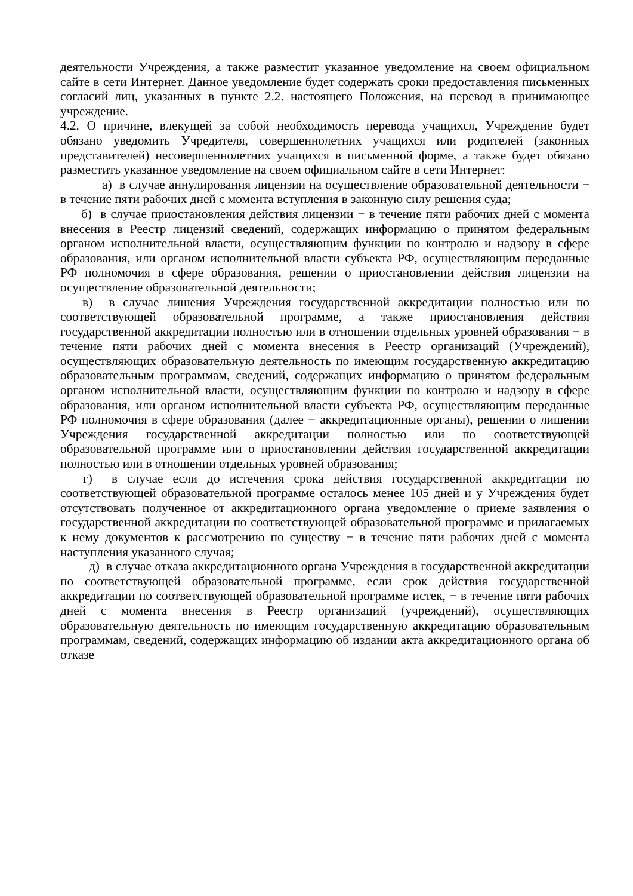деятельности Учреждения, а также разместит указанное уведомление на своем официальном сайте в сети Интернет. Данное уведомление будет содержать сроки предоставления письменных согласий лиц, указанных в пункте 2.2. настоящего Положения, на перевод в принимающее учреждение.
4.2. О причине, влекущей за собой необходимость перевода учащихся, Учреждение будет обязано уведомить Учредителя, совершеннолетних учащихся или родителей (законных представителей) несовершеннолетних учащихся в письменной форме, а также будет обязано разместить указанное уведомление на своем официальном сайте в сети Интернет:
а) в случае аннулирования лицензии на осуществление образовательной деятельности − в течение пяти рабочих дней с момента вступления в законную силу решения суда;
б) в случае приостановления действия лицензии − в течение пяти рабочих дней с момента внесения в Реестр лицензий сведений, содержащих информацию о принятом федеральным органом исполнительной власти, осуществляющим функции по контролю и надзору в сфере образования, или органом исполнительной власти субъекта РФ, осуществляющим переданные РФ полномочия в сфере образования, решении о приостановлении действия лицензии на осуществление образовательной деятельности;
в) в случае лишения Учреждения государственной аккредитации полностью или по соответствующей образовательной программе, а также приостановления действия государственной аккредитации полностью или в отношении отдельных уровней образования − в течение пяти рабочих дней с момента внесения в Реестр организаций (Учреждений), осуществляющих образовательную деятельность по имеющим государственную аккредитацию образовательным программам, сведений, содержащих информацию о принятом федеральным органом исполнительной власти, осуществляющим функции по контролю и надзору в сфере образования, или органом исполнительной власти субъекта РФ, осуществляющим переданные РФ полномочия в сфере образования (далее − аккредитационные органы), решении о лишении Учреждения государственной аккредитации полностью или по соответствующей образовательной программе или о приостановлении действия государственной аккредитации полностью или в отношении отдельных уровней образования;
г) в случае если до истечения срока действия государственной аккредитации по соответствующей образовательной программе осталось менее 105 дней и у Учреждения будет отсутствовать полученное от аккредитационного органа уведомление о приеме заявления о государственной аккредитации по соответствующей образовательной программе и прилагаемых к нему документов к рассмотрению по существу − в течение пяти рабочих дней с момента наступления указанного случая;
д) в случае отказа аккредитационного органа Учреждения в государственной аккредитации по соответствующей образовательной программе, если срок действия государственной аккредитации по соответствующей образовательной программе истек, − в течение пяти рабочих дней с момента внесения в Реестр организаций (учреждений), осуществляющих образовательную деятельность по имеющим государственную аккредитацию образовательным программам, сведений, содержащих информацию об издании акта аккредитационного органа об отказе